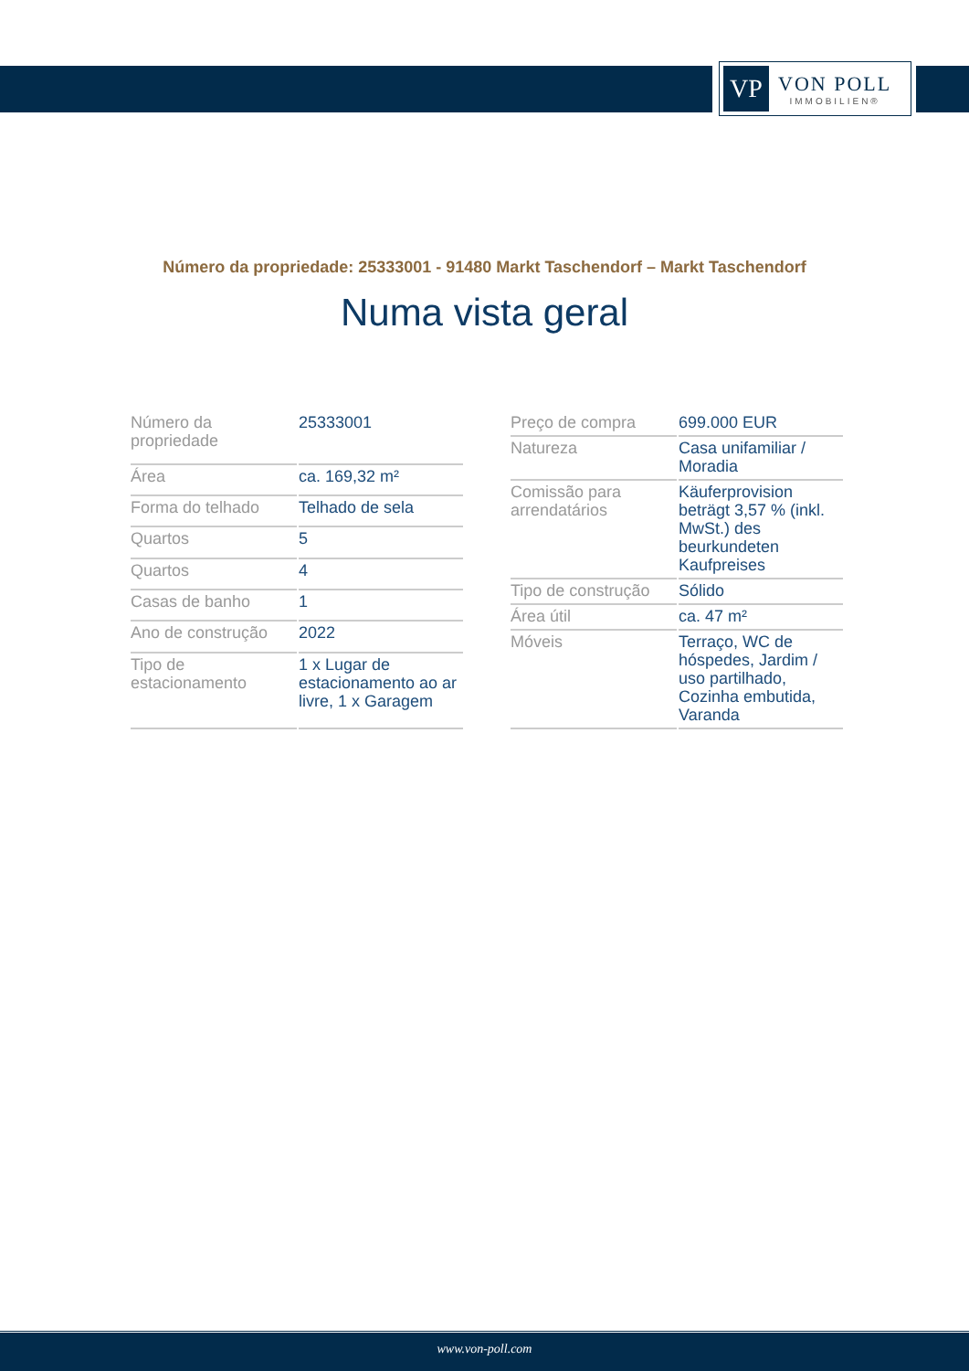VP
VON POLL
IMMOBILIEN®
Número da propriedade: 25333001 - 91480 Markt Taschendorf – Markt Taschendorf
Numa vista geral
| Número da propriedade | 25333001 |
| Área | ca. 169,32 m² |
| Forma do telhado | Telhado de sela |
| Quartos | 5 |
| Quartos | 4 |
| Casas de banho | 1 |
| Ano de construção | 2022 |
| Tipo de estacionamento | 1 x Lugar de estacionamento ao ar livre, 1 x Garagem |
| Preço de compra | 699.000 EUR |
| Natureza | Casa unifamiliar / Moradia |
| Comissão para arrendatários | Käuferprovision beträgt 3,57 % (inkl. MwSt.) des beurkundeten Kaufpreises |
| Tipo de construção | Sólido |
| Área útil | ca. 47 m² |
| Móveis | Terraço, WC de hóspedes, Jardim / uso partilhado, Cozinha embutida, Varanda |
www.von-poll.com